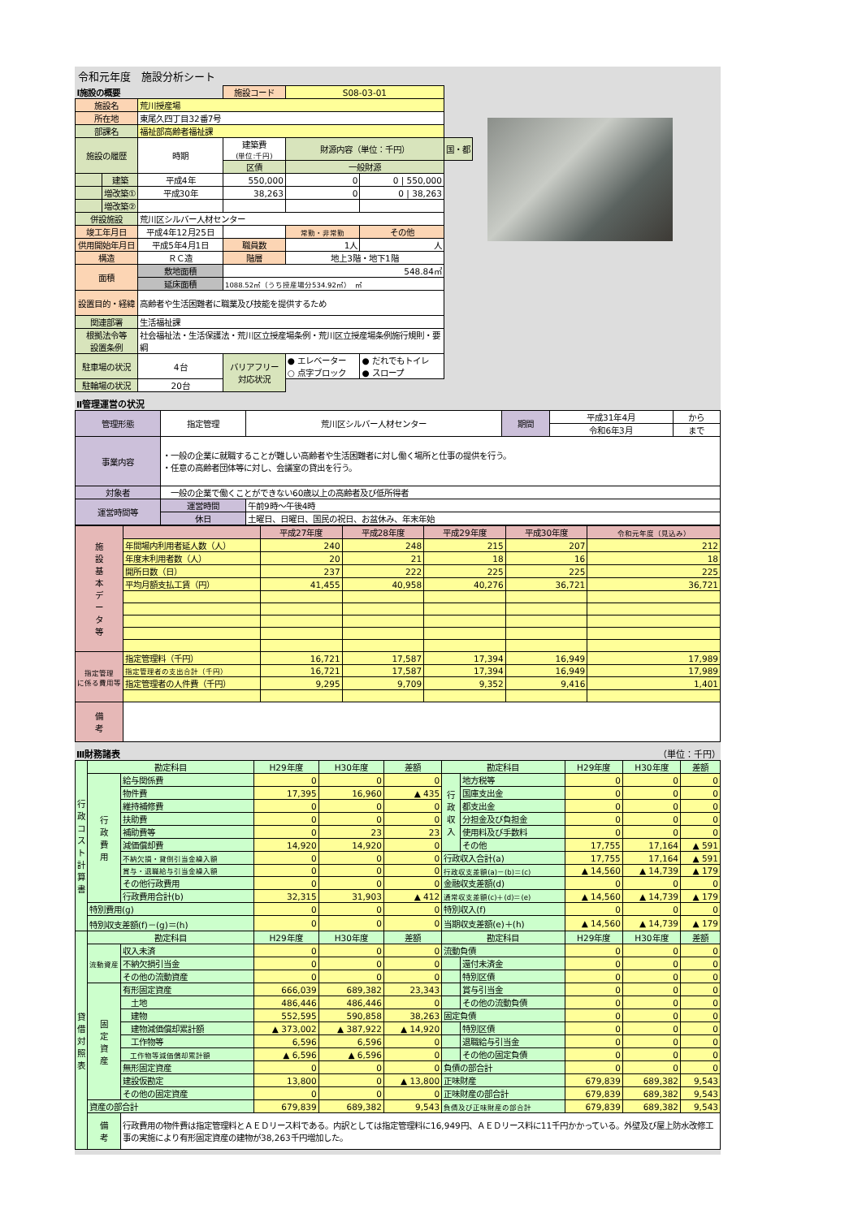令和元年度　施設分析シート
| Ⅰ施設の概要 | | | 施設コード | S08-03-01 | | |
| 施設名 | | 荒川授産場 | | | | |
| 所在地 | | 東尾久四丁目32番7号 | | | | |
| 部課名 | | 福祉部高齢者福祉課 | | | | |
| 施設の履歴 | | 時期 | 建築費 (単位:千円) | 財源内容（単位：千円） | | 国・都 |
| | | | 区債 | 一般財源 | | |
| | 建築 | 平成4年 | 550,000 | 0 | 0 / 550,000 | |
| | 増改築① | 平成30年 | 38,263 | 0 | 0 / 38,263 | |
| | 増改築② | | | | | |
| 併設施設 | | 荒川区シルバー人材センター | | | | |
| 竣工年月日 | | 平成4年12月25日 | | 常勤・非常勤 | その他 | |
| 供用開始年月日 | | 平成5年4月1日 | 職員数 | 1人 | 人 | |
| 構造 | | ＲＣ造 | 階層 | 地上3階・地下1階 | | |
| 面積 | | 敷地面積 | 548.84㎡ | | | |
| | | 延床面積 | 1088.52㎡（うち授産場分534.92㎡） ㎡ | | | |
| 設置目的・経緯 | | 高齢者や生活困難者に職業及び技能を提供するため | | | | |
| 関連部署 | | 生活福祉課 | | | | |
| 根拠法令等 設置条例 | | 社会福祉法・生活保護法・荒川区立授産場条例・荒川区立授産場条例施行規則・要綱 | | | | |
| 駐車場の状況 | | 4台 | バリアフリー 対応状況 | ● エレベーター ○ 点字ブロック | ● だれでもトイレ ● スロープ | |
| 駐輪場の状況 | | 20台 | | | | |
Ⅱ管理運営の状況
| 管理形態 | 指定管理 | 荒川区シルバー人材センター | 期間 | 平成31年4月 | から |
| | | | | 令和6年3月 | まで |
| 事業内容 | ・一般の企業に就職することが難しい高齢者や生活困難者に対し働く場所と仕事の提供を行う。 ・任意の高齢者団体等に対し、会議室の貸出を行う。 | | | | |
| 対象者 | 一般の企業で働くことができない60歳以上の高齢者及び低所得者 | | | | |
| 運営時間等 | 運営時間 | 午前9時～午後4時 | | | |
| | 休日 | 土曜日、日曜日、国民の祝日、お盆休み、年末年始 | | | |
| 施 設 基 本 デ ー タ 等 | | 平成27年度 | 平成28年度 | 平成29年度 | 平成30年度 | 令和元年度（見込み） |
| | 年間場内利用者延人数（人） | 240 | 248 | 215 | 207 | 212 |
| | 年度末利用者数（人） | 20 | 21 | 18 | 16 | 18 |
| | 開所日数（日） | 237 | 222 | 225 | 225 | 225 |
| | 平均月額支払工賃（円） | 41,455 | 40,958 | 40,276 | 36,721 | 36,721 |
| 指定管理 に係る費用等 | 指定管理料（千円） | 16,721 | 17,587 | 17,394 | 16,949 | 17,989 |
| | 指定管理者の支出合計（千円） | 16,721 | 17,587 | 17,394 | 16,949 | 17,989 |
| | 指定管理者の人件費（千円） | 9,295 | 9,709 | 9,352 | 9,416 | 1,401 |
| 備 考 | | | | | | |
Ⅲ財務諸表 （単位：千円）
| 行 政 コ ス ト 計 算 書 | 勘定科目 | | H29年度 | H30年度 | 差額 | 勘定科目 | | H29年度 | H30年度 | 差額 |
| | 行 政 費 用 | 給与関係費 | 0 | 0 | 0 | 行 政 収 入 | 地方税等 | 0 | 0 | 0 |
| | | 物件費 | 17,395 | 16,960 | ▲ 435 | | 国庫支出金 | 0 | 0 | 0 |
| | | 維持補修費 | 0 | 0 | 0 | | 都支出金 | 0 | 0 | 0 |
| | | 扶助費 | 0 | 0 | 0 | | 分担金及び負担金 | 0 | 0 | 0 |
| | | 補助費等 | 0 | 23 | 23 | | 使用料及び手数料 | 0 | 0 | 0 |
| | | 減価償却費 | 14,920 | 14,920 | 0 | | その他 | 17,755 | 17,164 | ▲ 591 |
| | | 不納欠損・貸倒引当金繰入額 | 0 | 0 | 0 | 行政収入合計(a) | | 17,755 | 17,164 | ▲ 591 |
| | | 賞与・退職給与引当金繰入額 | 0 | 0 | 0 | 行政収支差額(a)－(b)＝(c) | | ▲ 14,560 | ▲ 14,739 | ▲ 179 |
| | | その他行政費用 | 0 | 0 | 0 | 金融収支差額(d) | | 0 | 0 | 0 |
| | | 行政費用合計(b) | 32,315 | 31,903 | ▲ 412 | 通常収支差額(c)＋(d)＝(e) | | ▲ 14,560 | ▲ 14,739 | ▲ 179 |
| | 特別費用(g) | | 0 | 0 | 0 | 特別収入(f) | | 0 | 0 | 0 |
| | 特別収支差額(f)－(g)＝(h) | | 0 | 0 | 0 | 当期収支差額(e)＋(h) | | ▲ 14,560 | ▲ 14,739 | ▲ 179 |
| 貸 借 対 照 表 | 勘定科目 | | H29年度 | H30年度 | 差額 | 勘定科目 | | H29年度 | H30年度 | 差額 |
| | 流動資産 | 収入未済 | 0 | 0 | 0 | 流動負債 | | 0 | 0 | 0 |
| | | 不納欠損引当金 | 0 | 0 | 0 | | 還付未済金 | 0 | 0 | 0 |
| | | その他の流動資産 | 0 | 0 | 0 | | 特別区債 | 0 | 0 | 0 |
| | 固 定 資 産 | 有形固定資産 | 666,039 | 689,382 | 23,343 | | 賞与引当金 | 0 | 0 | 0 |
| | | 土地 | 486,446 | 486,446 | 0 | | その他の流動負債 | 0 | 0 | 0 |
| | | 建物 | 552,595 | 590,858 | 38,263 | 固定負債 | | 0 | 0 | 0 |
| | | 建物減価償却累計額 | ▲ 373,002 | ▲ 387,922 | ▲ 14,920 | | 特別区債 | 0 | 0 | 0 |
| | | 工作物等 | 6,596 | 6,596 | 0 | | 退職給与引当金 | 0 | 0 | 0 |
| | | 工作物等減価償却累計額 | ▲ 6,596 | ▲ 6,596 | 0 | | その他の固定負債 | 0 | 0 | 0 |
| | | 無形固定資産 | 0 | 0 | 0 | 負債の部合計 | | 0 | 0 | 0 |
| | | 建設仮勘定 | 13,800 | 0 | ▲ 13,800 | 正味財産 | | 679,839 | 689,382 | 9,543 |
| | | その他の固定資産 | 0 | 0 | 0 | 正味財産の部合計 | | 679,839 | 689,382 | 9,543 |
| | 資産の部合計 | | 679,839 | 689,382 | 9,543 | 負債及び正味財産の部合計 | | 679,839 | 689,382 | 9,543 |
| | 備 考 | 行政費用の物件費は指定管理料とＡＥＤリース料である。内訳としては指定管理料に16,949円、ＡＥＤリース料に11千円かかっている。外壁及び屋上防水改修工事の実施により有形固定資産の建物が38,263千円増加した。 | | | | | | | | |